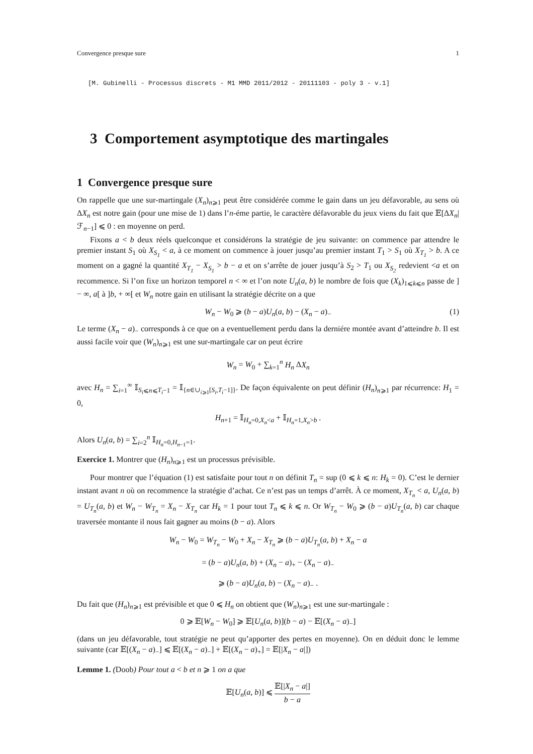Convergence presque sure 1
[M. Gubinelli - Processus discrets - M1 MMD 2011/2012 - 20111103 - poly 3 - v.1]
3 Comportement asymptotique des martingales
1 Convergence presque sure
On rappelle que une sur-martingale (X<sub>n</sub>)<sub>n⩾1</sub> peut être considérée comme le gain dans un jeu défavorable, au sens où ΔX<sub>n</sub> est notre gain (pour une mise de 1) dans l’n-éme partie, le caractère défavorable du jeux viens du fait que 𝔼[ΔX<sub>n</sub>|ℱ<sub>n−1</sub>] ⩽ 0 : en moyenne on perd.
Fixons a < b deux réels quelconque et considérons la stratégie de jeu suivante: on commence par attendre le premier instant S<sub>1</sub> où X<sub>S<sub>1</sub></sub> < a, à ce moment on commence à jouer jusqu’au premier instant T<sub>1</sub> > S<sub>1</sub> où X<sub>T<sub>1</sub></sub> > b. A ce moment on a gagné la quantité X<sub>T<sub>1</sub></sub> − X<sub>S<sub>1</sub></sub> > b − a et on s’arrête de jouer jusqu’à S<sub>2</sub> > T<sub>1</sub> ou X<sub>S<sub>2</sub></sub> redevient <a et on recommence. Si l’on fixe un horizon temporel n < ∞ et l’on note U<sub>n</sub>(a, b) le nombre de fois que (X<sub>k</sub>)<sub>1⩽k⩽n</sub> passe de ] − ∞, a[ à ]b, + ∞[ et W<sub>n</sub> notre gain en utilisant la stratégie décrite on a que
W<sub>n</sub> − W<sub>0</sub> ⩾ (b − a)U<sub>n</sub>(a, b) − (X<sub>n</sub> − a)<sub>−</sub> (1)
Le terme (X<sub>n</sub> − a)<sub>−</sub> corresponds à ce que on a eventuellement perdu dans la derniére montée avant d’atteindre b. Il est aussi facile voir que (W<sub>n</sub>)<sub>n⩾1</sub> est une sur-martingale car on peut écrire
W<sub>n</sub> = W<sub>0</sub> + ∑<sub>k=1</sub><sup>n</sup> H<sub>n</sub> ΔX<sub>n</sub>
avec H<sub>n</sub> = ∑<sub>i=1</sub><sup>∞</sup> 𝕀<sub>S<sub>i</sub>⩽n⩽T<sub>i</sub>−1</sub> = 𝕀<sub>{n∈∪<sub>i⩾1</sub>[S<sub>i</sub>,T<sub>i</sub>−1]}</sub>. De façon équivalente on peut définir (H<sub>n</sub>)<sub>n⩾1</sub> par récurrence: H<sub>1</sub> = 0,
H<sub>n+1</sub> = 𝕀<sub>H<sub>n</sub>=0,X<sub>n</sub><a</sub> + 𝕀<sub>H<sub>n</sub>=1,X<sub>n</sub>>b</sub> .
Alors U<sub>n</sub>(a, b) = ∑<sub>i=2</sub><sup>n</sup> 𝕀<sub>H<sub>n</sub>=0,H<sub>n−1</sub>=1</sub>.
Exercice 1. Montrer que (H<sub>n</sub>)<sub>n⩾1</sub> est un processus prévisible.
Pour montrer que l’équation (1) est satisfaite pour tout n on définit T<sub>n</sub> = sup (0 ⩽ k ⩽ n: H<sub>k</sub> = 0). C’est le dernier instant avant n où on recommence la stratégie d’achat. Ce n’est pas un temps d’arrêt. À ce moment, X<sub>T<sub>n</sub></sub> < a, U<sub>n</sub>(a, b) = U<sub>T<sub>n</sub></sub>(a, b) et W<sub>n</sub> − W<sub>T<sub>n</sub></sub> = X<sub>n</sub> − X<sub>T<sub>n</sub></sub> car H<sub>k</sub> = 1 pour tout T<sub>n</sub> ⩽ k ⩽ n. Or W<sub>T<sub>n</sub></sub> − W<sub>0</sub> ⩾ (b − a)U<sub>T<sub>n</sub></sub>(a, b) car chaque traversée montante il nous fait gagner au moins (b − a). Alors
W<sub>n</sub> − W<sub>0</sub> = W<sub>T<sub>n</sub></sub> − W<sub>0</sub> + X<sub>n</sub> − X<sub>T<sub>n</sub></sub> ⩾ (b − a)U<sub>T<sub>n</sub></sub>(a, b) + X<sub>n</sub> − a
= (b − a)U<sub>n</sub>(a, b) + (X<sub>n</sub> − a)<sub>+</sub> − (X<sub>n</sub> − a)<sub>−</sub>
⩾ (b − a)U<sub>n</sub>(a, b) − (X<sub>n</sub> − a)<sub>−</sub> .
Du fait que (H<sub>n</sub>)<sub>n⩾1</sub> est prévisible et que 0 ⩽ H<sub>n</sub> on obtient que (W<sub>n</sub>)<sub>n⩾1</sub> est une sur-martingale :
0 ⩾ 𝔼[W<sub>n</sub> − W<sub>0</sub>] ⩾ 𝔼[U<sub>n</sub>(a, b)](b − a) − 𝔼[(X<sub>n</sub> − a)<sub>−</sub>]
(dans un jeu défavorable, tout stratégie ne peut qu’apporter des pertes en moyenne). On en déduit donc le lemme suivante (car 𝔼[(X<sub>n</sub> − a)<sub>−</sub>] ⩽ 𝔼[(X<sub>n</sub> − a)<sub>−</sub>] + 𝔼[(X<sub>n</sub> − a)<sub>+</sub>] = 𝔼[|X<sub>n</sub> − a|])
Lemme 1. (Doob) Pour tout a < b et n ⩾ 1 on a que
𝔼[U<sub>n</sub>(a, b)] ⩽ 𝔼[|X<sub>n</sub> − a|] b − a